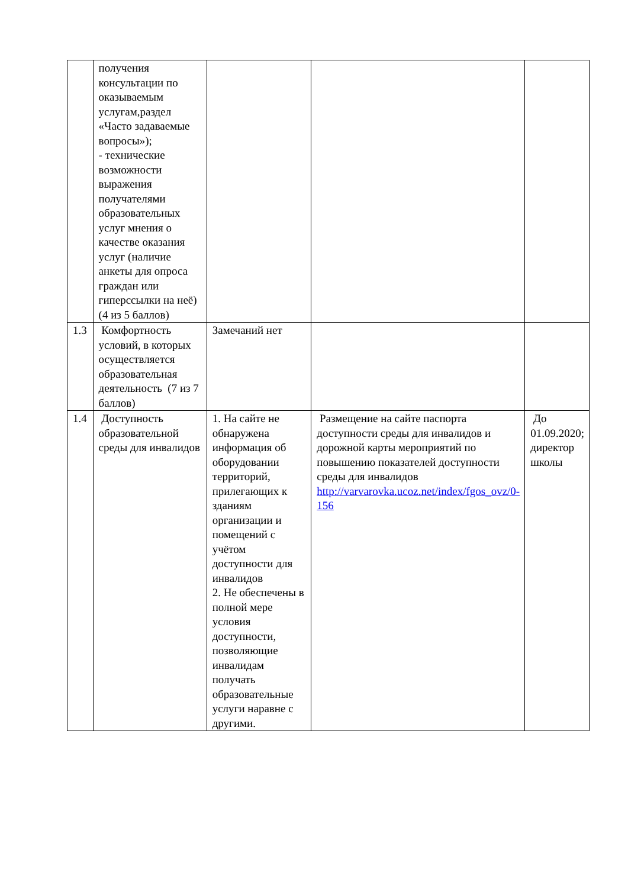| | получения консультации по оказываемым услугам,раздел «Часто задаваемые вопросы»); - технические возможности выражения получателями образовательных услуг мнения о качестве оказания услуг (наличие анкеты для опроса граждан или гиперссылки на неё) (4 из 5 баллов) | | | |
| 1.3 | Комфортность условий, в которых осуществляется образовательная деятельность (7 из 7 баллов) | Замечаний нет | | |
| 1.4 | Доступность образовательной среды для инвалидов | 1. На сайте не обнаружена информация об оборудовании территорий, прилегающих к зданиям организации и помещений с учётом доступности для инвалидов 2. Не обеспечены в полной мере условия доступности, позволяющие инвалидам получать образовательные услуги наравне с другими. | Размещение на сайте паспорта доступности среды для инвалидов и дорожной карты мероприятий по повышению показателей доступности среды для инвалидов http://varvarovka.ucoz.net/index/fgos_ovz/0-156 | До 01.09.2020; директор школы |